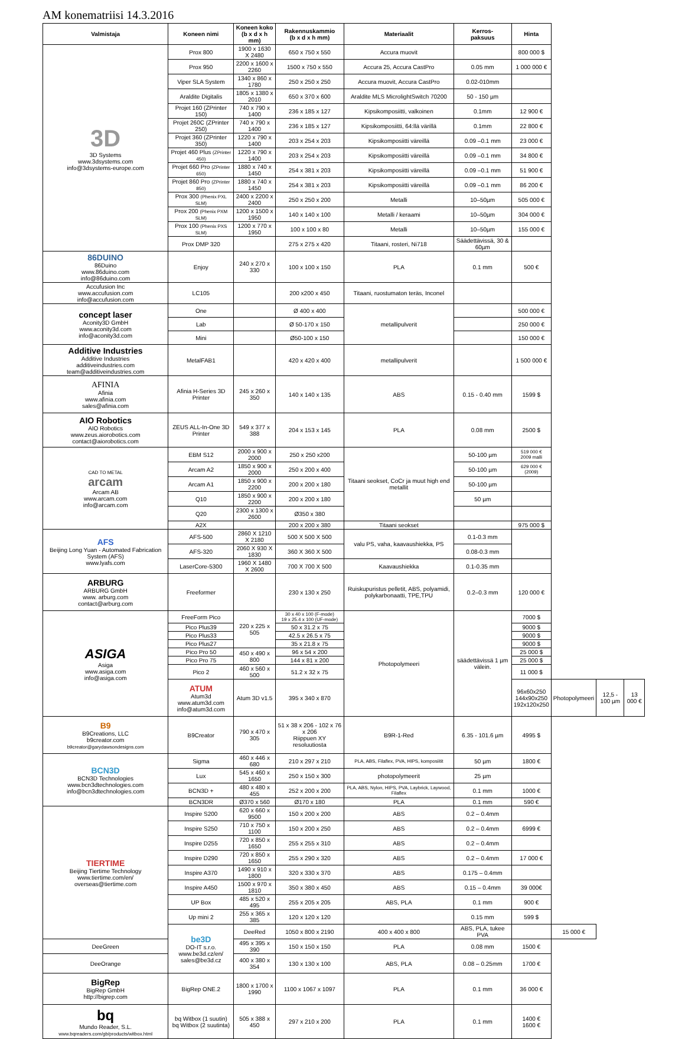AM konematriisi 14.3.2016
| Valmistaja | Koneen nimi | Koneen koko (b x d x h mm) | Rakennuskammio (b x d x h mm) | Materiaalit | Kerros- paksuus | Hinta | | | |
| --- | --- | --- | --- | --- | --- | --- | --- | --- | --- |
| 3D 3D Systems www.3dsystems.com info@3dsystems-europe.com | Prox 800 | 1900 x 1630 X 2480 | 650 x 750 x 550 | Accura muovit | | 800 000 $ | | | |
| | Prox 950 | 2200 x 1600 x 2260 | 1500 x 750 x 550 | Accura 25, Accura CastPro | 0.05 mm | 1 000 000 € | | | |
| | Viper SLA System | 1340 x 860 x 1780 | 250 x 250 x 250 | Accura muovit, Accura CastPro | 0.02-010mm | | | | |
| | Araldite Digitalis | 1805 x 1380 x 2010 | 650 x 370 x 600 | Araldite MLS MicrolightSwitch 70200 | 50 - 150 µm | | | | |
| | Projet 160 (ZPrinter 150) | 740 x 790 x 1400 | 236 x 185 x 127 | Kipsikomposiitti, valkoinen | 0.1mm | 12 900 € | | | |
| | Projet 260C (ZPrinter 250) | 740 x 790 x 1400 | 236 x 185 x 127 | Kipsikomposiitti, 64:llä värillä | 0.1mm | 22 800 € | | | |
| | Projet 360 (ZPrinter 350) | 1220 x 790 x 1400 | 203 x 254 x 203 | Kipsikomposiitti väreillä | 0.09 –0.1 mm | 23 000 € | | | |
| | Projet 460 Plus (ZPrinter 450) | 1220 x 790 x 1400 | 203 x 254 x 203 | Kipsikomposiitti väreillä | 0.09 –0.1 mm | 34 800 € | | | |
| | Projet 660 Pro (ZPrinter 650) | 1880 x 740 x 1450 | 254 x 381 x 203 | Kipsikomposiitti väreillä | 0.09 –0.1 mm | 51 900 € | | | |
| | Projet 860 Pro (ZPrinter 850) | 1880 x 740 x 1450 | 254 x 381 x 203 | Kipsikomposiitti väreillä | 0.09 –0.1 mm | 86 200 € | | | |
| | Prox 300 (Phenix PXL SLM) | 2400 x 2200 x 2400 | 250 x 250 x 200 | Metalli | 10–50µm | 505 000 € | | | |
| | Prox 200 (Phenix PXM SLM) | 1200 x 1500 x 1950 | 140 x 140 x 100 | Metalli / keraami | 10–50µm | 304 000 € | | | |
| | Prox 100 (Phenix PXS SLM) | 1200 x 770 x 1950 | 100 x 100 x 80 | Metalli | 10–50µm | 155 000 € | | | |
| | Prox DMP 320 | | 275 x 275 x 420 | Titaani, rosteri, Ni718 | Säädettävissä, 30 & 60µm | | | | |
| 86DUINO 86Duino www.86duino.com info@86duino.com | Enjoy | 240 x 270 x 330 | 100 x 100 x 150 | PLA | 0.1 mm | 500 € | | | |
| Accufusion Inc www.accufusion.com info@accufusion.com | LC105 | | 200 x200 x 450 | Titaani, ruostumaton teräs, Inconel | | | | | |
| concept laser Aconity3D GmbH www.aconity3d.com info@aconity3d.com | One | | Ø 400 x 400 | metallipulverit | | 500 000 € | | | |
| | Lab | | Ø 50-170 x 150 | | | 250 000 € | | | |
| | Mini | | Ø50-100 x 150 | | | 150 000 € | | | |
| Additive Industries Additive Industries additiveindustries.com team@additiveindustries.com | MetalFAB1 | | 420 x 420 x 400 | metallipulverit | | 1 500 000 € | | | |
| AFINIA Afinia www.afinia.com sales@afinia.com | Afinia H-Series 3D Printer | 245 x 260 x 350 | 140 x 140 x 135 | ABS | 0.15 - 0.40 mm | 1599 $ | | | |
| AIO Robotics AIO Robotics www.zeus.aiorobotics.com contact@aiorobotics.com | ZEUS ALL-In-One 3D Printer | 549 x 377 x 388 | 204 x 153 x 145 | PLA | 0.08 mm | 2500 $ | | | |
| CAD TO METAL arcam Arcam AB www.arcam.com info@arcam.com | EBM S12 | 2000 x 900 x 2000 | 250 x 250 x200 | Titaani seokset, CoCr ja muut high end metallit | 50-100 µm | 519 000 € 2009 malli | | | |
| | Arcam A2 | 1850 x 900 x 2000 | 250 x 200 x 400 | | 50-100 µm | 629 000 € (2009) | | | |
| | Arcam A1 | 1850 x 900 x 2200 | 200 x 200 x 180 | | 50-100 µm | | | | |
| | Q10 | 1850 x 900 x 2200 | 200 x 200 x 180 | | 50 µm | | | | |
| | Q20 | 2300 x 1300 x 2600 | Ø350 x 380 | | | | | | |
| | A2X | | 200 x 200 x 380 | Titaani seokset | | 975 000 $ | | | |
| AFS Beijing Long Yuan - Automated Fabrication System (AFS) www.lyafs.com | AFS-500 | 2860 X 1210 X 2180 | 500 X 500 X 500 | valu PS, vaha, kaavaushiekka, PS | 0.1-0.3 mm | | | | |
| | AFS-320 | 2060 X 930 X 1830 | 360 X 360 X 500 | | 0.08-0.3 mm | | | | |
| | LaserCore-5300 | 1960 X 1480 X 2600 | 700 X 700 X 500 | Kaavaushiekka | 0.1-0.35 mm | | | | |
| ARBURG ARBURG GmbH www. arburg.com contact@arburg.com | Freeformer | | 230 x 130 x 250 | Ruiskupuristus pelletit, ABS, polyamidi, polykarbonaatti, TPE,TPU | 0.2–0.3 mm | 120 000 € | | | |
| ASIGA Asiga www.asiga.com info@asiga.com | FreeForm Pico | 220 x 225 x 505 | 30 x 40 x 100 (F-mode) 19 x 25.4 x 100 (UF-mode) | Photopolymeeri | säädettävissä 1 µm välein. | 7000 $ | | | |
| | Pico Plus39 | | 50 x 31.2 x 75 | | | 9000 $ | | | |
| | Pico Plus33 | | 42.5 x 26.5 x 75 | | | 9000 $ | | | |
| | Pico Plus27 | | 35 x 21.8 x 75 | | | 9000 $ | | | |
| | Pico Pro 50 | 450 x 490 x 800 | 96 x 54 x 200 | | | 25 000 $ | | | |
| | Pico Pro 75 | | 144 x 81 x 200 | | | 25 000 $ | | | |
| | Pico 2 | 460 x 560 x 500 | 51.2 x 32 x 75 | | | 11 000 $ | | | |
| | ATUM Atum3d www.atum3d.com info@atum3d.com | Atum 3D v1.5 | 395 x 340 x 870 | | | 96x60x250 144x90x250 192x120x250 | Photopolymeeri | 12,5 - 100 µm | 13 000 € |
| B9 B9Creations, LLC b9creator.com b9creator@garydawsondesigns.com | B9Creator | 790 x 470 x 305 | 51 x 38 x 206 - 102 x 76 x 206 Riippuen XY resoluutiosta | B9R-1-Red | 6.35 - 101.6 µm | 4995 $ | | | |
| BCN3D BCN3D Technologies www.bcn3dtechnologies.com info@bcn3dtechnologies.com | Sigma | 460 x 446 x 680 | 210 x 297 x 210 | PLA, ABS, Filaflex, PVA, HIPS, komposiitit | 50 µm | 1800 € | | | |
| | Lux | 545 x 460 x 1650 | 250 x 150 x 300 | photopolymeerit | 25 µm | | | | |
| | BCN3D + | 480 x 480 x 455 | 252 x 200 x 200 | PLA, ABS, Nylon, HIPS, PVA, Laybrick, Laywood, Filaflex | 0.1 mm | 1000 € | | | |
| | BCN3DR | Ø370 x 560 | Ø170 x 180 | PLA | 0.1 mm | 590 € | | | |
| TIERTIME Beijing Tiertime Technology www.tiertime.com/en/ overseas@tiertime.com | Inspire S200 | 620 x 660 x 9500 | 150 x 200 x 200 | ABS | 0.2 – 0.4mm | | | | |
| | Inspire S250 | 710 x 750 x 1100 | 150 x 200 x 250 | ABS | 0.2 – 0.4mm | 6999 € | | | |
| | Inspire D255 | 720 x 850 x 1650 | 255 x 255 x 310 | ABS | 0.2 – 0.4mm | | | | |
| | Inspire D290 | 720 x 850 x 1650 | 255 x 290 x 320 | ABS | 0.2 – 0.4mm | 17 000 € | | | |
| | Inspire A370 | 1490 x 910 x 1800 | 320 x 330 x 370 | ABS | 0.175 – 0.4mm | | | | |
| | Inspire A450 | 1500 x 970 x 1810 | 350 x 380 x 450 | ABS | 0.15 – 0.4mm | 39 000€ | | | |
| | UP Box | 485 x 520 x 495 | 255 x 205 x 205 | ABS, PLA | 0.1 mm | 900 € | | | |
| | Up mini 2 | 255 x 365 x 385 | 120 x 120 x 120 | | 0.15 mm | 599 $ | | | |
| | be3D DO-IT s.r.o. www.be3d.cz/en/ sales@be3d.cz | DeeRed | 1050 x 800 x 2190 | 400 x 400 x 800 | ABS, PLA, tukee PVA | | 15 000 € | | |
| DeeGreen | | 495 x 395 x 390 | 150 x 150 x 150 | PLA | 0.08 mm | 1500 € | | | |
| DeeOrange | | 400 x 380 x 354 | 130 x 130 x 100 | ABS, PLA | 0.08 – 0.25mm | 1700 € | | | |
| BigRep BigRep GmbH http://bigrep.com | BigRep ONE.2 | 1800 x 1700 x 1990 | 1100 x 1067 x 1097 | PLA | 0.1 mm | 36 000 € | | | |
| bq Mundo Reader, S.L. www.bqreaders.com/gb/products/witbox.html | bq Witbox (1 suutin) bq Witbox (2 suutinta) | 505 x 388 x 450 | 297 x 210 x 200 | PLA | 0.1 mm | 1400 € 1600 € | | | |